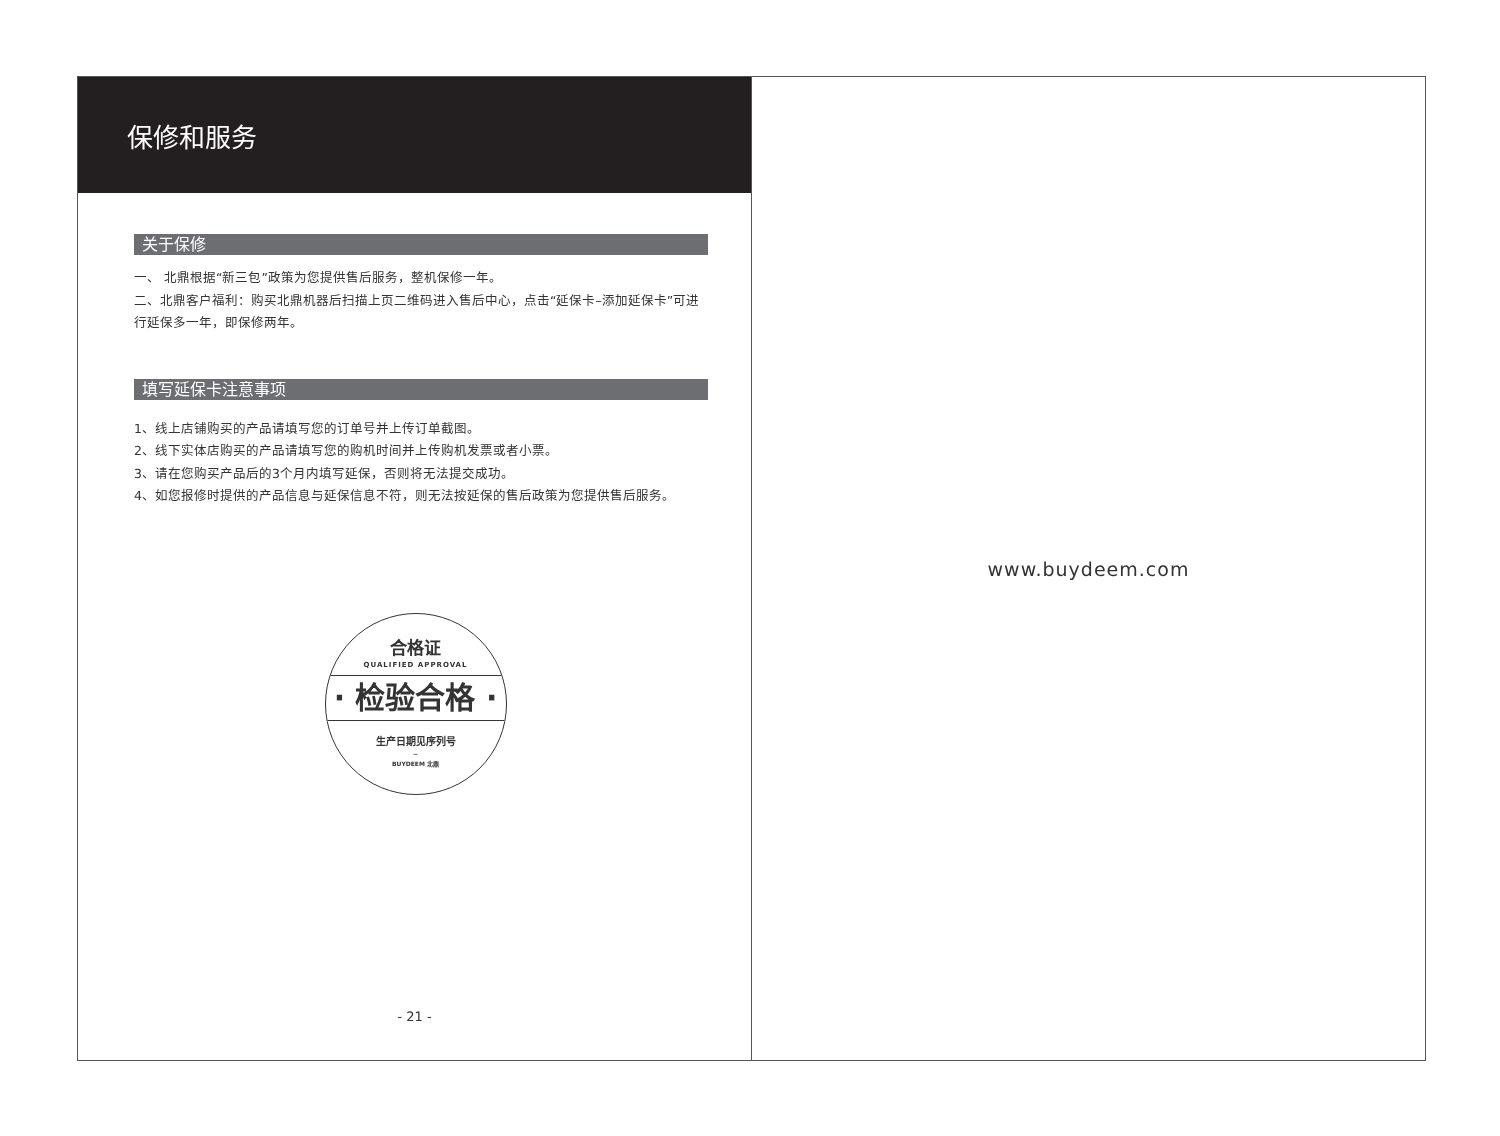保修和服务
关于保修
一、 北鼎根据“新三包”政策为您提供售后服务，整机保修一年。
二、北鼎客户福利：购买北鼎机器后扫描上页二维码进入售后中心，点击“延保卡–添加延保卡”可进行延保多一年，即保修两年。
填写延保卡注意事项
1、线上店铺购买的产品请填写您的订单号并上传订单截图。
2、线下实体店购买的产品请填写您的购机时间并上传购机发票或者小票。
3、请在您购买产品后的3个月内填写延保，否则将无法提交成功。
4、如您报修时提供的产品信息与延保信息不符，则无法按延保的售后政策为您提供售后服务。
合格证
QUALIFIED APPROVAL
· 检验合格 ·
生产日期见序列号
–
BUYDEEM 北鼎
- 21 -
www.buydeem.com